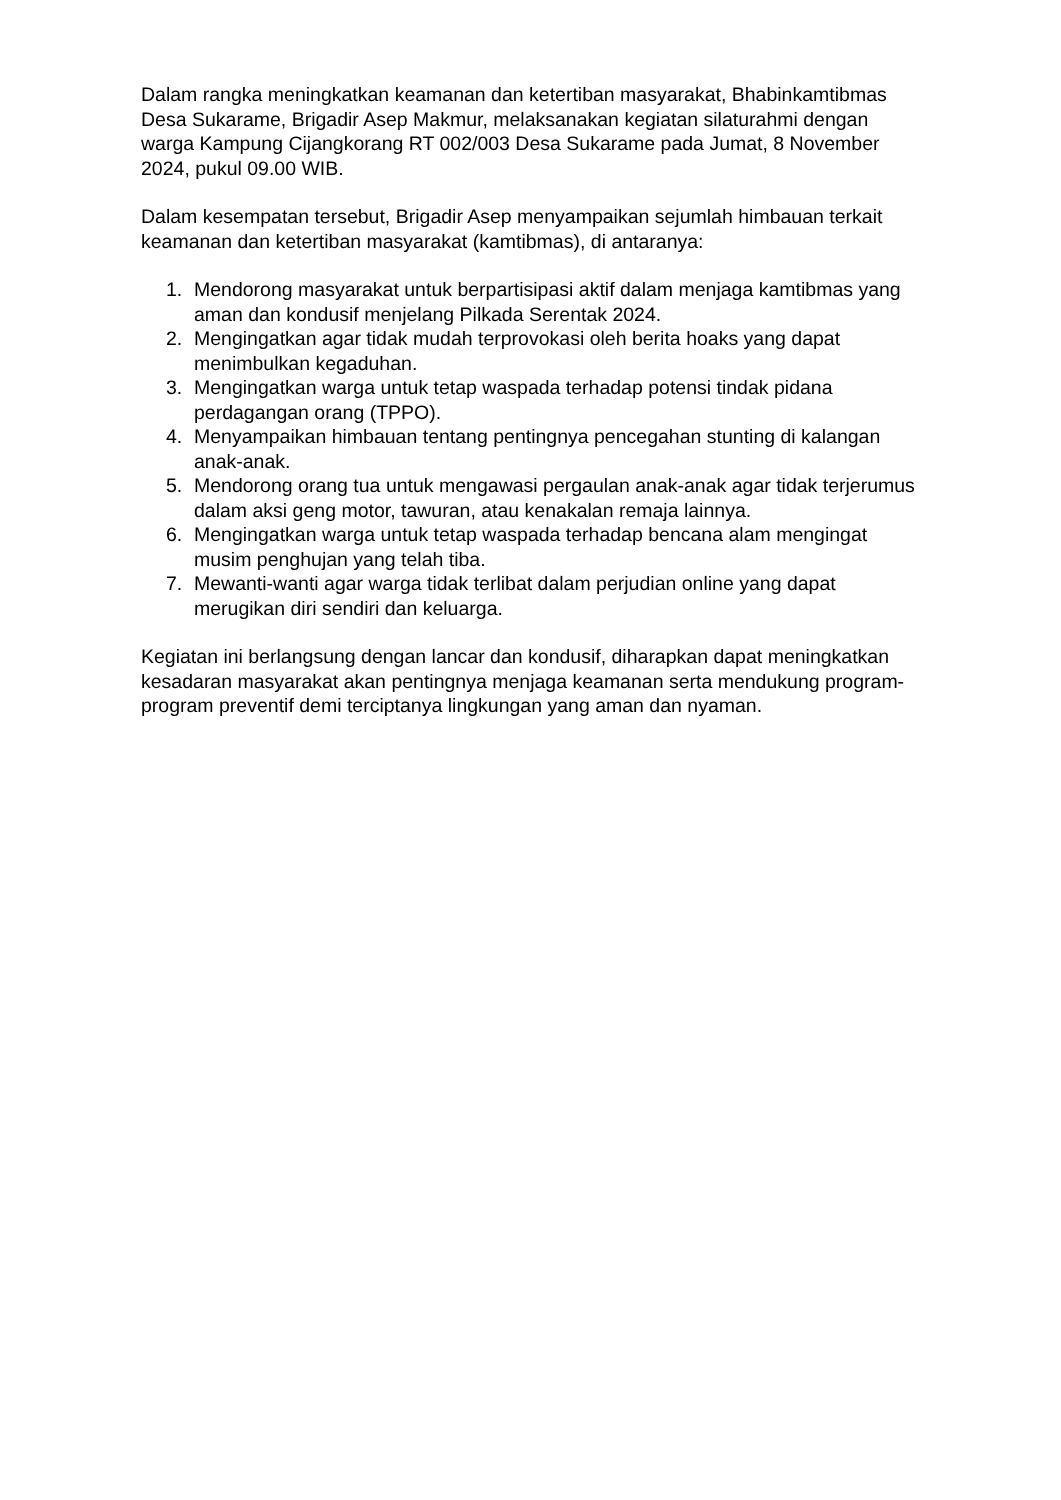Dalam rangka meningkatkan keamanan dan ketertiban masyarakat, Bhabinkamtibmas Desa Sukarame, Brigadir Asep Makmur, melaksanakan kegiatan silaturahmi dengan warga Kampung Cijangkorang RT 002/003 Desa Sukarame pada Jumat, 8 November 2024, pukul 09.00 WIB.
Dalam kesempatan tersebut, Brigadir Asep menyampaikan sejumlah himbauan terkait keamanan dan ketertiban masyarakat (kamtibmas), di antaranya:
1. Mendorong masyarakat untuk berpartisipasi aktif dalam menjaga kamtibmas yang aman dan kondusif menjelang Pilkada Serentak 2024.
2. Mengingatkan agar tidak mudah terprovokasi oleh berita hoaks yang dapat menimbulkan kegaduhan.
3. Mengingatkan warga untuk tetap waspada terhadap potensi tindak pidana perdagangan orang (TPPO).
4. Menyampaikan himbauan tentang pentingnya pencegahan stunting di kalangan anak-anak.
5. Mendorong orang tua untuk mengawasi pergaulan anak-anak agar tidak terjerumus dalam aksi geng motor, tawuran, atau kenakalan remaja lainnya.
6. Mengingatkan warga untuk tetap waspada terhadap bencana alam mengingat musim penghujan yang telah tiba.
7. Mewanti-wanti agar warga tidak terlibat dalam perjudian online yang dapat merugikan diri sendiri dan keluarga.
Kegiatan ini berlangsung dengan lancar dan kondusif, diharapkan dapat meningkatkan kesadaran masyarakat akan pentingnya menjaga keamanan serta mendukung program-program preventif demi terciptanya lingkungan yang aman dan nyaman.